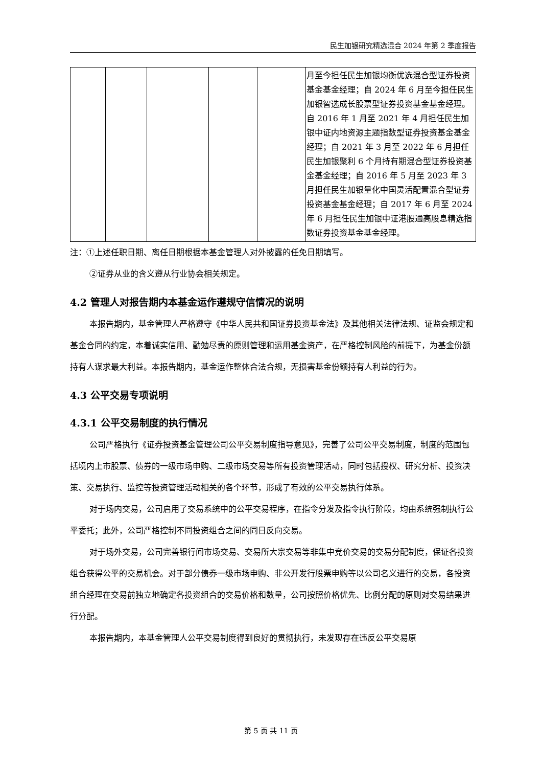民生加银研究精选混合 2024 年第 2 季度报告
| | | | | | 月至今担任民生加银均衡优选混合型证券投资基金基金经理；自 2024 年 6 月至今担任民生加银智选成长股票型证券投资基金基金经理。自 2016 年 1 月至 2021 年 4 月担任民生加银中证内地资源主题指数型证券投资基金基金经理；自 2021 年 3 月至 2022 年 6 月担任民生加银聚利 6 个月持有期混合型证券投资基金基金经理；自 2016 年 5 月至 2023 年 3 月担任民生加银量化中国灵活配置混合型证券投资基金基金经理；自 2017 年 6 月至 2024 年 6 月担任民生加银中证港股通高股息精选指数证券投资基金基金经理。 |
注：①上述任职日期、离任日期根据本基金管理人对外披露的任免日期填写。
②证券从业的含义遵从行业协会相关规定。
4.2 管理人对报告期内本基金运作遵规守信情况的说明
本报告期内，基金管理人严格遵守《中华人民共和国证券投资基金法》及其他相关法律法规、证监会规定和基金合同的约定，本着诚实信用、勤勉尽责的原则管理和运用基金资产，在严格控制风险的前提下，为基金份额持有人谋求最大利益。本报告期内，基金运作整体合法合规，无损害基金份额持有人利益的行为。
4.3 公平交易专项说明
4.3.1 公平交易制度的执行情况
公司严格执行《证券投资基金管理公司公平交易制度指导意见》，完善了公司公平交易制度，制度的范围包括境内上市股票、债券的一级市场申购、二级市场交易等所有投资管理活动，同时包括授权、研究分析、投资决策、交易执行、监控等投资管理活动相关的各个环节，形成了有效的公平交易执行体系。
对于场内交易，公司启用了交易系统中的公平交易程序，在指令分发及指令执行阶段，均由系统强制执行公平委托；此外，公司严格控制不同投资组合之间的同日反向交易。
对于场外交易，公司完善银行间市场交易、交易所大宗交易等非集中竞价交易的交易分配制度，保证各投资组合获得公平的交易机会。对于部分债券一级市场申购、非公开发行股票申购等以公司名义进行的交易，各投资组合经理在交易前独立地确定各投资组合的交易价格和数量，公司按照价格优先、比例分配的原则对交易结果进行分配。
本报告期内，本基金管理人公平交易制度得到良好的贯彻执行，未发现存在违反公平交易原
第 5 页 共 11 页